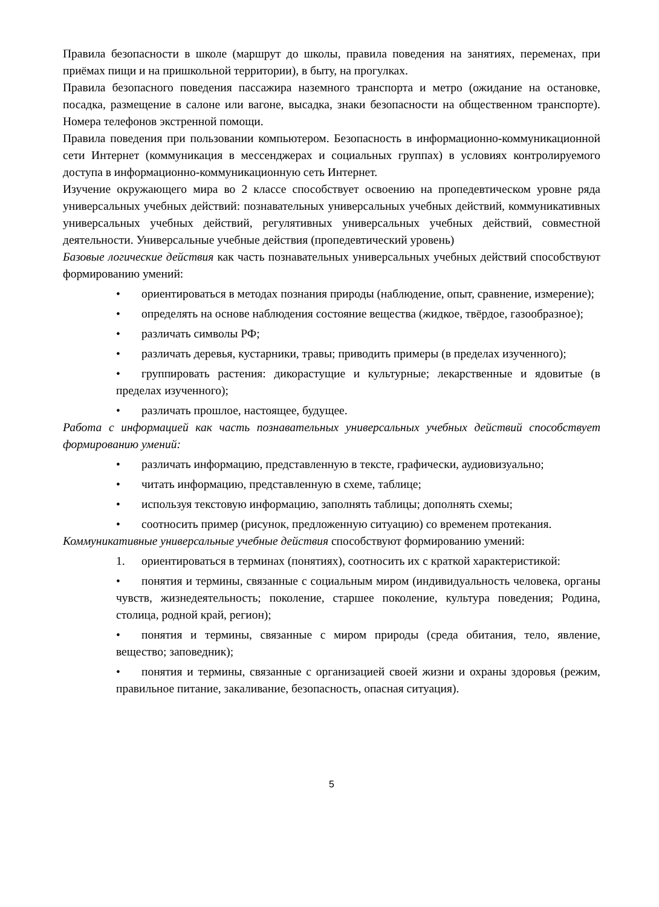Правила безопасности в школе (маршрут до школы, правила поведения на занятиях, переменах, при приёмах пищи и на пришкольной территории), в быту, на прогулках.
Правила безопасного поведения пассажира наземного транспорта и метро (ожидание на остановке, посадка, размещение в салоне или вагоне, высадка, знаки безопасности на общественном транспорте). Номера телефонов экстренной помощи.
Правила поведения при пользовании компьютером. Безопасность в информационно-коммуникационной сети Интернет (коммуникация в мессенджерах и социальных группах) в условиях контролируемого доступа в информационно-коммуникационную сеть Интернет.
Изучение окружающего мира во 2 классе способствует освоению на пропедевтическом уровне ряда универсальных учебных действий: познавательных универсальных учебных действий, коммуникативных универсальных учебных действий, регулятивных универсальных учебных действий, совместной деятельности. Универсальные учебные действия (пропедевтический уровень)
Базовые логические действия как часть познавательных универсальных учебных действий способствуют формированию умений:
• ориентироваться в методах познания природы (наблюдение, опыт, сравнение, измерение);
• определять на основе наблюдения состояние вещества (жидкое, твёрдое, газообразное);
• различать символы РФ;
• различать деревья, кустарники, травы; приводить примеры (в пределах изученного);
• группировать растения: дикорастущие и культурные; лекарственные и ядовитые (в пределах изученного);
• различать прошлое, настоящее, будущее.
Работа с информацией как часть познавательных универсальных учебных действий способствует формированию умений:
• различать информацию, представленную в тексте, графически, аудиовизуально;
• читать информацию, представленную в схеме, таблице;
• используя текстовую информацию, заполнять таблицы; дополнять схемы;
• соотносить пример (рисунок, предложенную ситуацию) со временем протекания.
Коммуникативные универсальные учебные действия способствуют формированию умений:
1. ориентироваться в терминах (понятиях), соотносить их с краткой характеристикой:
• понятия и термины, связанные с социальным миром (индивидуальность человека, органы чувств, жизнедеятельность; поколение, старшее поколение, культура поведения; Родина, столица, родной край, регион);
• понятия и термины, связанные с миром природы (среда обитания, тело, явление, вещество; заповедник);
• понятия и термины, связанные с организацией своей жизни и охраны здоровья (режим, правильное питание, закаливание, безопасность, опасная ситуация).
5